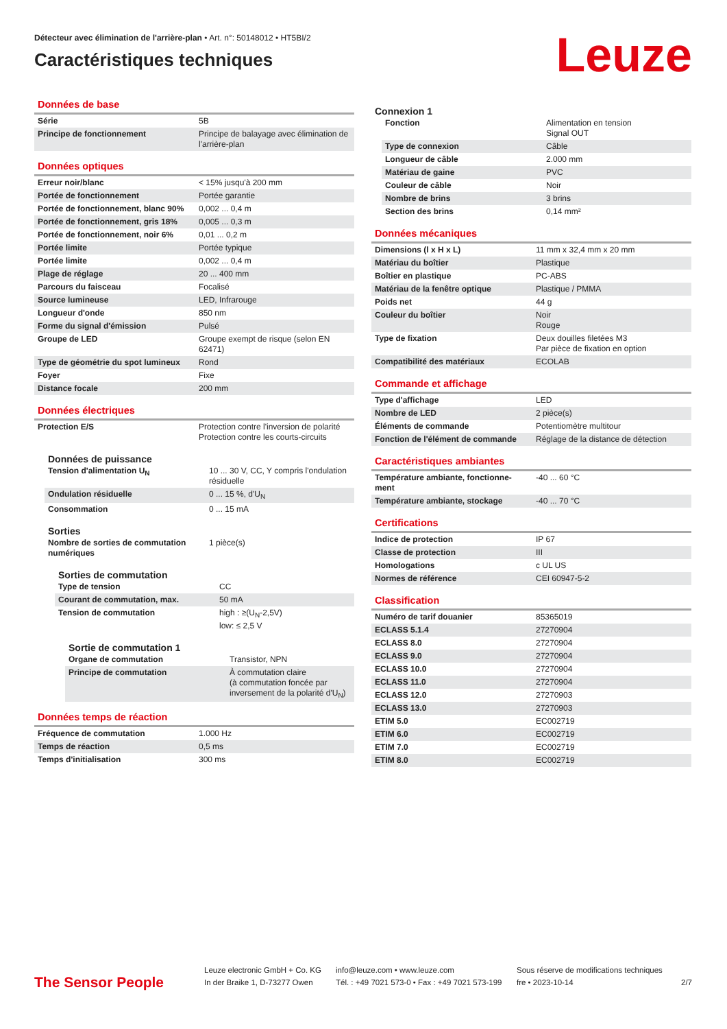Détecteur avec élimination de l'arrière-plan • Art. n°: 50148012 • HT5BI/2
Caractéristiques techniques
Leuze
Données de base
| Série | 5B |
| Principe de fonctionnement | Principe de balayage avec élimination de l'arrière-plan |
Données optiques
| Erreur noir/blanc | < 15% jusqu'à 200 mm |
| Portée de fonctionnement | Portée garantie |
| Portée de fonctionnement, blanc 90% | 0,002 ... 0,4 m |
| Portée de fonctionnement, gris 18% | 0,005 ... 0,3 m |
| Portée de fonctionnement, noir 6% | 0,01 ... 0,2 m |
| Portée limite | Portée typique |
| Portée limite | 0,002 ... 0,4 m |
| Plage de réglage | 20 ... 400 mm |
| Parcours du faisceau | Focalisé |
| Source lumineuse | LED, Infrarouge |
| Longueur d'onde | 850 nm |
| Forme du signal d'émission | Pulsé |
| Groupe de LED | Groupe exempt de risque (selon EN 62471) |
| Type de géométrie du spot lumineux | Rond |
| Foyer | Fixe |
| Distance focale | 200 mm |
Données électriques
| Protection E/S | Protection contre l'inversion de polarité Protection contre les courts-circuits |
Données de puissance
| Tension d'alimentation U<sub>N</sub> | 10 ... 30 V, CC, Y compris l'ondulation résiduelle |
| Ondulation résiduelle | 0 ... 15 %, d'U<sub>N</sub> |
| Consommation | 0 ... 15 mA |
Sorties
| Nombre de sorties de commutation numériques | 1 pièce(s) |
Sorties de commutation
| Type de tension | CC |
| Courant de commutation, max. | 50 mA |
| Tension de commutation | high : ≥(U<sub>N</sub>-2,5V) low: ≤ 2,5 V |
Sortie de commutation 1
| Organe de commutation | Transistor, NPN |
| Principe de commutation | À commutation claire (à commutation foncée par inversement de la polarité d'U<sub>N</sub>) |
Données temps de réaction
| Fréquence de commutation | 1.000 Hz |
| Temps de réaction | 0,5 ms |
| Temps d'initialisation | 300 ms |
Connexion 1
| Fonction | Alimentation en tension Signal OUT |
| Type de connexion | Câble |
| Longueur de câble | 2.000 mm |
| Matériau de gaine | PVC |
| Couleur de câble | Noir |
| Nombre de brins | 3 brins |
| Section des brins | 0,14 mm² |
Données mécaniques
| Dimensions (l x H x L) | 11 mm x 32,4 mm x 20 mm |
| Matériau du boîtier | Plastique |
| Boîtier en plastique | PC-ABS |
| Matériau de la fenêtre optique | Plastique / PMMA |
| Poids net | 44 g |
| Couleur du boîtier | Noir Rouge |
| Type de fixation | Deux douilles filetées M3 Par pièce de fixation en option |
| Compatibilité des matériaux | ECOLAB |
Commande et affichage
| Type d'affichage | LED |
| Nombre de LED | 2 pièce(s) |
| Éléments de commande | Potentiomètre multitour |
| Fonction de l'élément de commande | Réglage de la distance de détection |
Caractéristiques ambiantes
| Température ambiante, fonctionne-ment | -40 ... 60 °C |
| Température ambiante, stockage | -40 ... 70 °C |
Certifications
| Indice de protection | IP 67 |
| Classe de protection | III |
| Homologations | c UL US |
| Normes de référence | CEI 60947-5-2 |
Classification
| Numéro de tarif douanier | 85365019 |
| ECLASS 5.1.4 | 27270904 |
| ECLASS 8.0 | 27270904 |
| ECLASS 9.0 | 27270904 |
| ECLASS 10.0 | 27270904 |
| ECLASS 11.0 | 27270904 |
| ECLASS 12.0 | 27270903 |
| ECLASS 13.0 | 27270903 |
| ETIM 5.0 | EC002719 |
| ETIM 6.0 | EC002719 |
| ETIM 7.0 | EC002719 |
| ETIM 8.0 | EC002719 |
The Sensor People
Leuze electronic GmbH + Co. KG
In der Braike 1, D-73277 Owen
info@leuze.com • www.leuze.com
Tél. : +49 7021 573-0 • Fax : +49 7021 573-199
Sous réserve de modifications techniques
fre • 2023-10-14
2/7